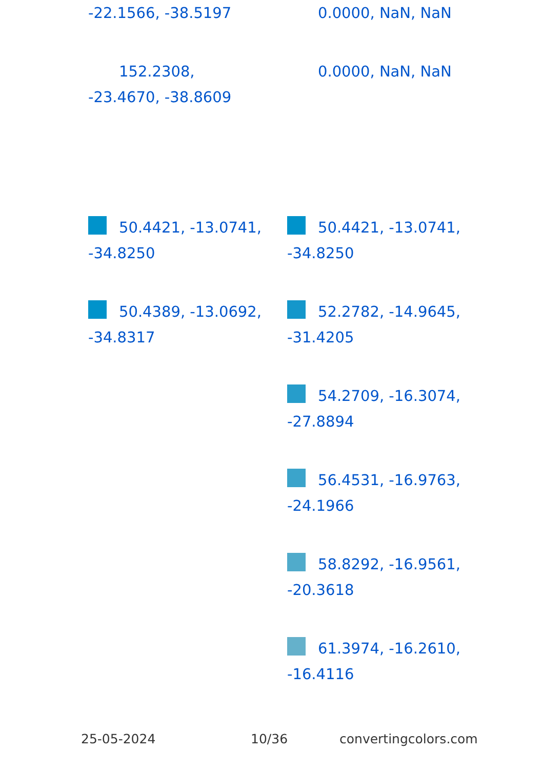-22.1566, -38.5197 0.0000, NaN, NaN
152.2308,
-23.4670, -38.8609
0.0000, NaN, NaN
50.4421, -13.0741, -34.8250
50.4421, -13.0741, -34.8250
50.4389, -13.0692, -34.8317
52.2782, -14.9645, -31.4205
54.2709, -16.3074, -27.8894
56.4531, -16.9763, -24.1966
58.8292, -16.9561, -20.3618
61.3974, -16.2610, -16.4116
25-05-2024 10/36 convertingcolors.com